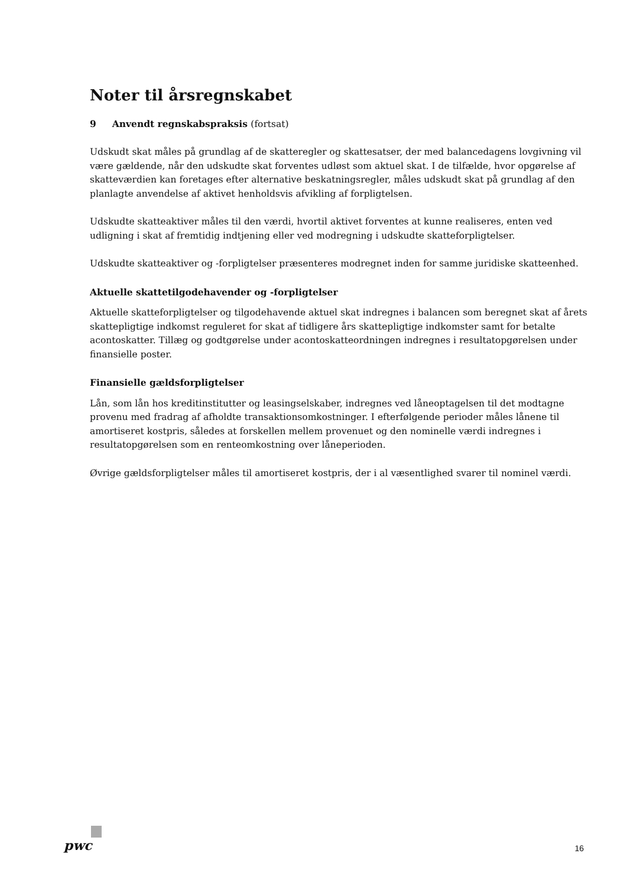Noter til årsregnskabet
9 Anvendt regnskabspraksis (fortsat)
Udskudt skat måles på grundlag af de skatteregler og skattesatser, der med balancedagens lovgivning vil være gældende, når den udskudte skat forventes udløst som aktuel skat. I de tilfælde, hvor opgørelse af skatteværdien kan foretages efter alternative beskatningsregler, måles udskudt skat på grundlag af den planlagte anvendelse af aktivet henholdsvis afvikling af forpligtelsen.
Udskudte skatteaktiver måles til den værdi, hvortil aktivet forventes at kunne realiseres, enten ved udligning i skat af fremtidig indtjening eller ved modregning i udskudte skatteforpligtelser.
Udskudte skatteaktiver og -forpligtelser præsenteres modregnet inden for samme juridiske skatteenhed.
Aktuelle skattetilgodehavender og -forpligtelser
Aktuelle skatteforpligtelser og tilgodehavende aktuel skat indregnes i balancen som beregnet skat af årets skattepligtige indkomst reguleret for skat af tidligere års skattepligtige indkomster samt for betalte acontoskatter. Tillæg og godtgørelse under acontoskatteordningen indregnes i resultatopgørelsen under finansielle poster.
Finansielle gældsforpligtelser
Lån, som lån hos kreditinstitutter og leasingselskaber, indregnes ved låneoptagelsen til det modtagne provenu med fradrag af afholdte transaktionsomkostninger. I efterfølgende perioder måles lånene til amortiseret kostpris, således at forskellen mellem provenuet og den nominelle værdi indregnes i resultatopgørelsen som en renteomkostning over låneperioden.
Øvrige gældsforpligtelser måles til amortiseret kostpris, der i al væsentlighed svarer til nominel værdi.
pwc
16